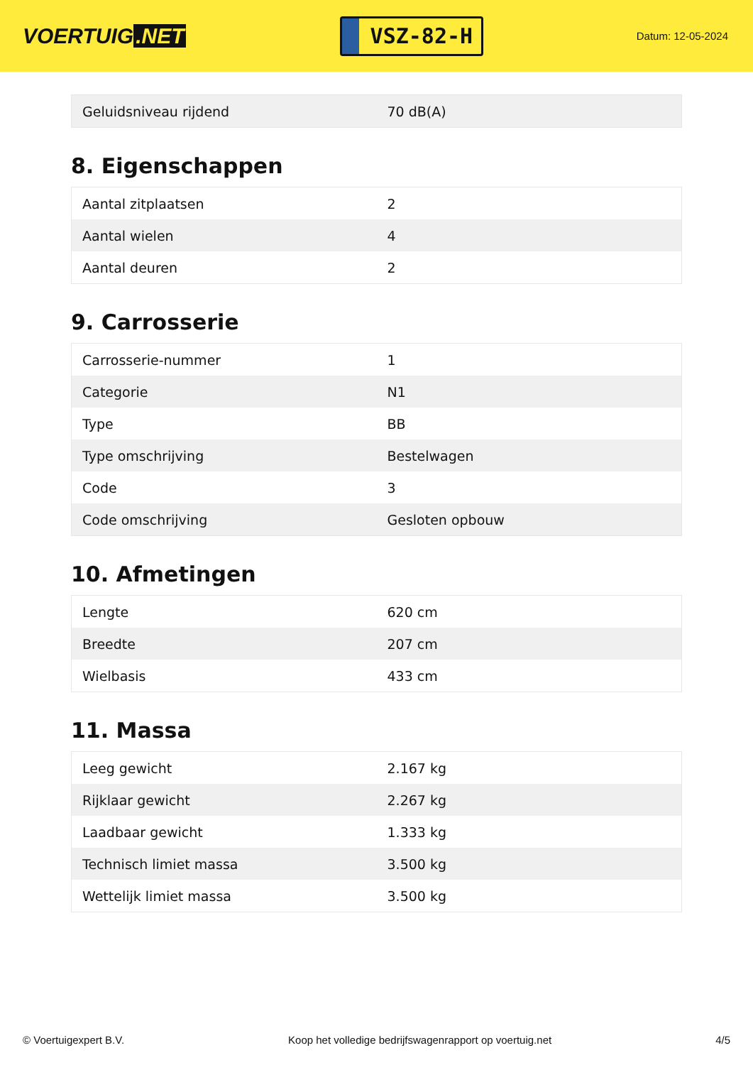VOERTUIG.NET
VSZ-82-H
Datum: 12-05-2024
| Geluidsniveau rijdend | 70 dB(A) |
8. Eigenschappen
| Aantal zitplaatsen | 2 |
| Aantal wielen | 4 |
| Aantal deuren | 2 |
9. Carrosserie
| Carrosserie-nummer | 1 |
| Categorie | N1 |
| Type | BB |
| Type omschrijving | Bestelwagen |
| Code | 3 |
| Code omschrijving | Gesloten opbouw |
10. Afmetingen
| Lengte | 620 cm |
| Breedte | 207 cm |
| Wielbasis | 433 cm |
11. Massa
| Leeg gewicht | 2.167 kg |
| Rijklaar gewicht | 2.267 kg |
| Laadbaar gewicht | 1.333 kg |
| Technisch limiet massa | 3.500 kg |
| Wettelijk limiet massa | 3.500 kg |
© Voertuigexpert B.V. Koop het volledige bedrijfswagenrapport op voertuig.net 4/5